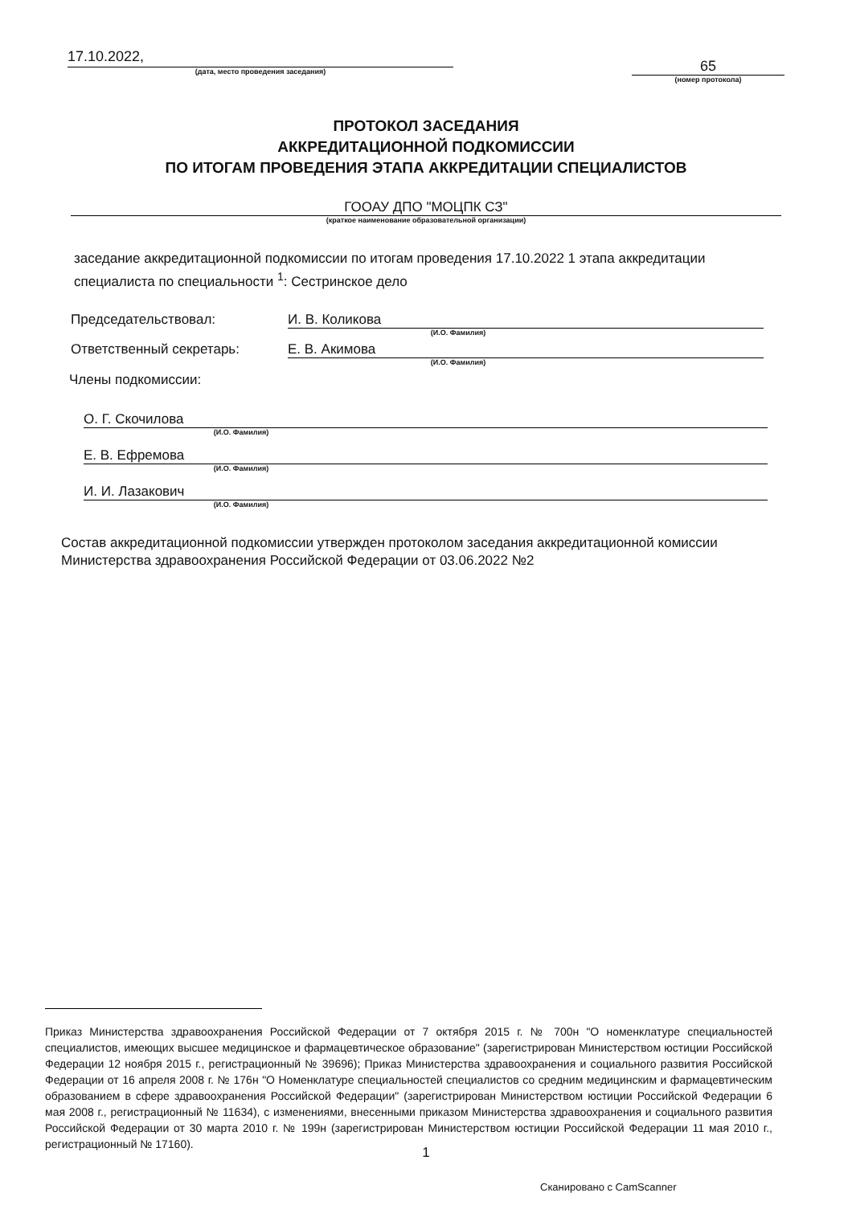17.10.2022,
(дата, место проведения заседания)
65
(номер протокола)
ПРОТОКОЛ ЗАСЕДАНИЯ
АККРЕДИТАЦИОННОЙ ПОДКОМИССИИ
ПО ИТОГАМ ПРОВЕДЕНИЯ ЭТАПА АККРЕДИТАЦИИ СПЕЦИАЛИСТОВ
ГООАУ ДПО "МОЦПК СЗ"
(краткое наименование образовательной организации)
заседание аккредитационной подкомиссии по итогам проведения 17.10.2022 1 этапа аккредитации специалиста по специальности <sup>1</sup>: Сестринское дело
Председательствовал: И. В. Коликова
(И.О. Фамилия)
Ответственный секретарь: Е. В. Акимова
(И.О. Фамилия)
Члены подкомиссии:
О. Г. Скочилова
(И.О. Фамилия)
Е. В. Ефремова
(И.О. Фамилия)
И. И. Лазакович
(И.О. Фамилия)
Состав аккредитационной подкомиссии утвержден протоколом заседания аккредитационной комиссии Министерства здравоохранения Российской Федерации от 03.06.2022 №2
Приказ Министерства здравоохранения Российской Федерации от 7 октября 2015 г. № 700н "О номенклатуре специальностей специалистов, имеющих высшее медицинское и фармацевтическое образование" (зарегистрирован Министерством юстиции Российской Федерации 12 ноября 2015 г., регистрационный № 39696); Приказ Министерства здравоохранения и социального развития Российской Федерации от 16 апреля 2008 г. № 176н "О Номенклатуре специальностей специалистов со средним медицинским и фармацевтическим образованием в сфере здравоохранения Российской Федерации" (зарегистрирован Министерством юстиции Российской Федерации 6 мая 2008 г., регистрационный № 11634), с изменениями, внесенными приказом Министерства здравоохранения и социального развития Российской Федерации от 30 марта 2010 г. № 199н (зарегистрирован Министерством юстиции Российской Федерации 11 мая 2010 г., регистрационный № 17160).
1
Сканировано с CamScanner